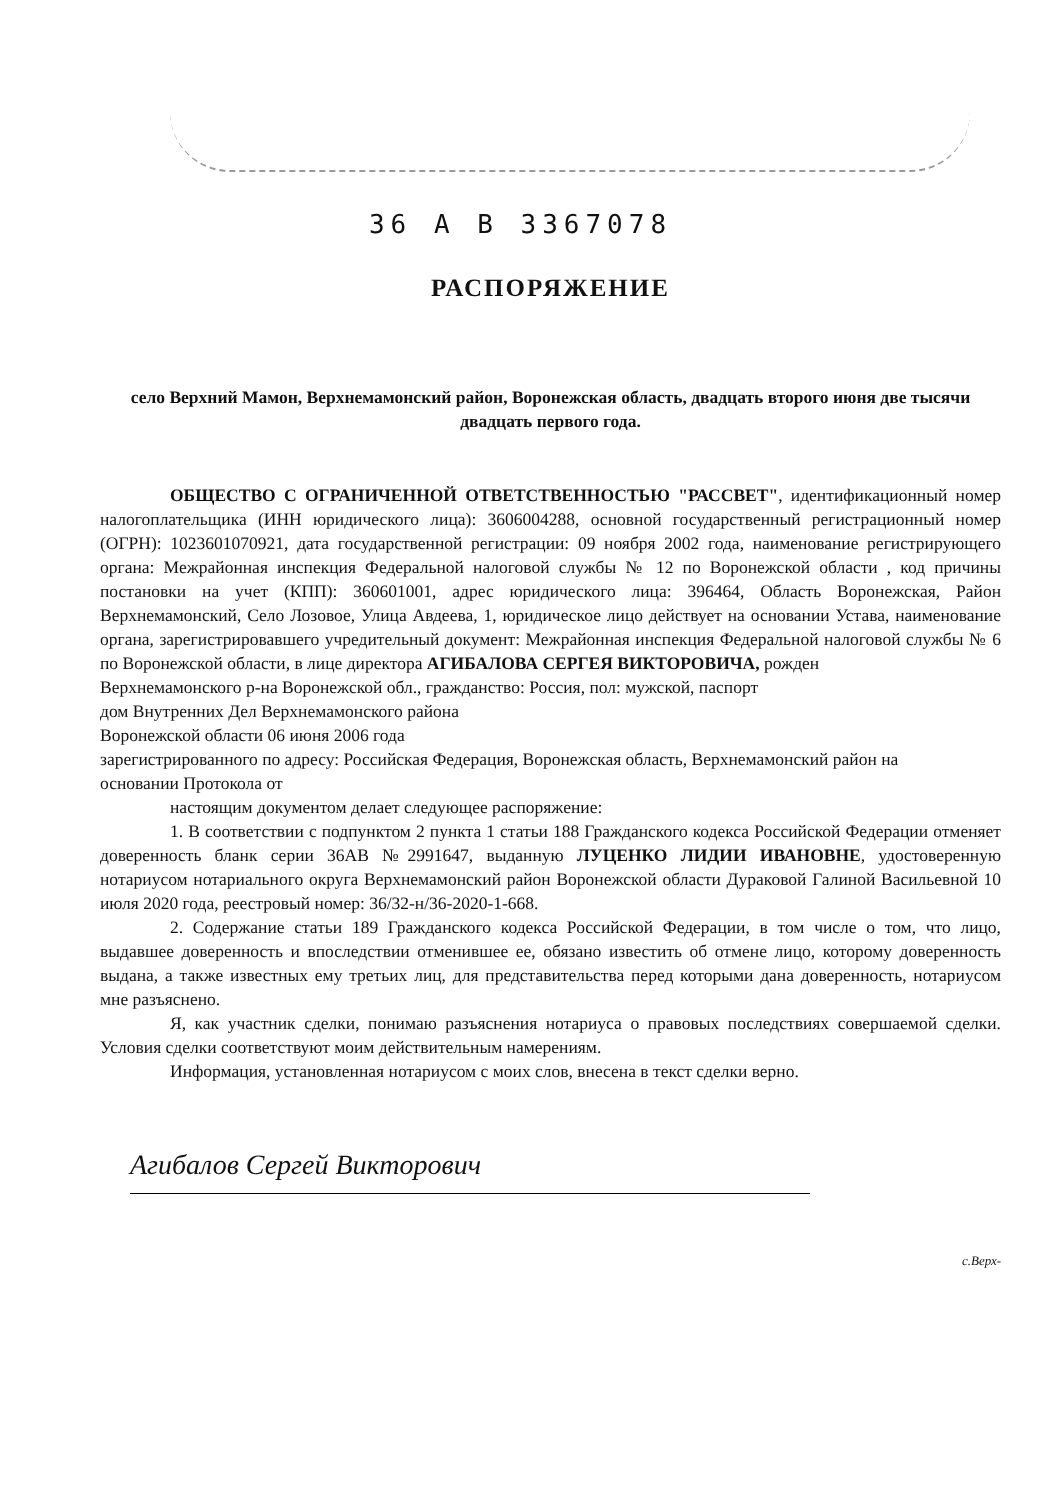36 А В 3367078
РАСПОРЯЖЕНИЕ
село Верхний Мамон, Верхнемамонский район, Воронежская область, двадцать второго июня две тысячи двадцать первого года.
ОБЩЕСТВО С ОГРАНИЧЕННОЙ ОТВЕТСТВЕННОСТЬЮ "РАССВЕТ", идентификационный номер налогоплательщика (ИНН юридического лица): 3606004288, основной государственный регистрационный номер (ОГРН): 1023601070921, дата государственной регистрации: 09 ноября 2002 года, наименование регистрирующего органа: Межрайонная инспекция Федеральной налоговой службы № 12 по Воронежской области , код причины постановки на учет (КПП): 360601001, адрес юридического лица: 396464, Область Воронежская, Район Верхнемамонский, Село Лозовое, Улица Авдеева, 1, юридическое лицо действует на основании Устава, наименование органа, зарегистрировавшего учредительный документ: Межрайонная инспекция Федеральной налоговой службы № 6 по Воронежской области, в лице директора АГИБАЛОВА СЕРГЕЯ ВИКТОРОВИЧА, рожден
Верхнемамонского р-на Воронежской обл., гражданство: Россия, пол: мужской, паспорт
дом Внутренних Дел Верхнемамонского района
Воронежской области 06 июня 2006 года
зарегистрированного по адресу: Российская Федерация, Воронежская область, Верхнемамонский район на
основании Протокола от
настоящим документом делает следующее распоряжение:
1. В соответствии с подпунктом 2 пункта 1 статьи 188 Гражданского кодекса Российской Федерации отменяет доверенность бланк серии 36АВ №2991647, выданную ЛУЦЕНКО ЛИДИИ ИВАНОВНЕ, удостоверенную нотариусом нотариального округа Верхнемамонский район Воронежской области Дураковой Галиной Васильевной 10 июля 2020 года, реестровый номер: 36/32-н/36-2020-1-668.
2. Содержание статьи 189 Гражданского кодекса Российской Федерации, в том числе о том, что лицо, выдавшее доверенность и впоследствии отменившее ее, обязано известить об отмене лицо, которому доверенность выдана, а также известных ему третьих лиц, для представительства перед которыми дана доверенность, нотариусом мне разъяснено.
Я, как участник сделки, понимаю разъяснения нотариуса о правовых последствиях совершаемой сделки. Условия сделки соответствуют моим действительным намерениям.
Информация, установленная нотариусом с моих слов, внесена в текст сделки верно.
Агибалов Сергей Викторович
с.Верх-